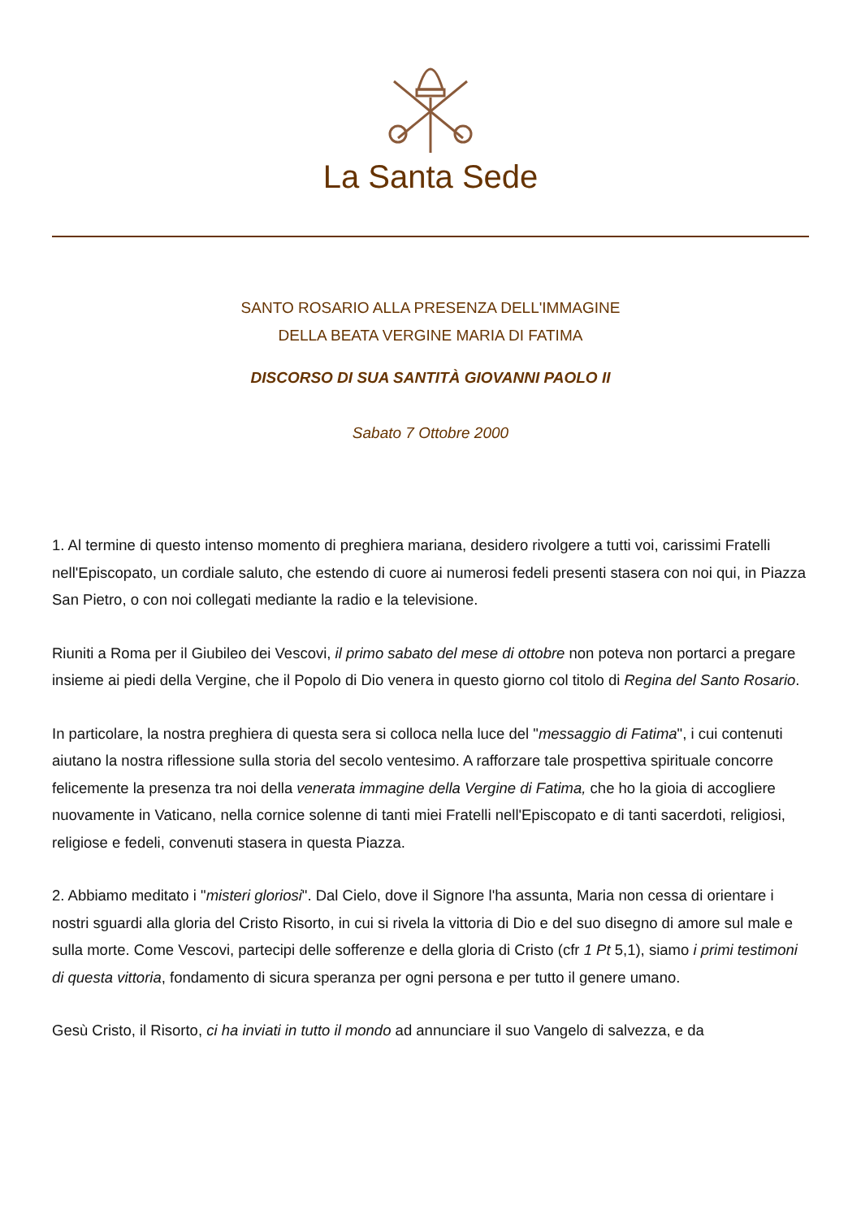La Santa Sede
SANTO ROSARIO ALLA PRESENZA DELL'IMMAGINE
DELLA BEATA VERGINE MARIA DI FATIMA
DISCORSO DI SUA SANTITÀ GIOVANNI PAOLO II
Sabato 7 Ottobre 2000
1. Al termine di questo intenso momento di preghiera mariana, desidero rivolgere a tutti voi, carissimi Fratelli nell'Episcopato, un cordiale saluto, che estendo di cuore ai numerosi fedeli presenti stasera con noi qui, in Piazza San Pietro, o con noi collegati mediante la radio e la televisione.
Riuniti a Roma per il Giubileo dei Vescovi, il primo sabato del mese di ottobre non poteva non portarci a pregare insieme ai piedi della Vergine, che il Popolo di Dio venera in questo giorno col titolo di Regina del Santo Rosario.
In particolare, la nostra preghiera di questa sera si colloca nella luce del "messaggio di Fatima", i cui contenuti aiutano la nostra riflessione sulla storia del secolo ventesimo. A rafforzare tale prospettiva spirituale concorre felicemente la presenza tra noi della venerata immagine della Vergine di Fatima, che ho la gioia di accogliere nuovamente in Vaticano, nella cornice solenne di tanti miei Fratelli nell'Episcopato e di tanti sacerdoti, religiosi, religiose e fedeli, convenuti stasera in questa Piazza.
2. Abbiamo meditato i "misteri gloriosi". Dal Cielo, dove il Signore l'ha assunta, Maria non cessa di orientare i nostri sguardi alla gloria del Cristo Risorto, in cui si rivela la vittoria di Dio e del suo disegno di amore sul male e sulla morte. Come Vescovi, partecipi delle sofferenze e della gloria di Cristo (cfr 1 Pt 5,1), siamo i primi testimoni di questa vittoria, fondamento di sicura speranza per ogni persona e per tutto il genere umano.
Gesù Cristo, il Risorto, ci ha inviati in tutto il mondo ad annunciare il suo Vangelo di salvezza, e da